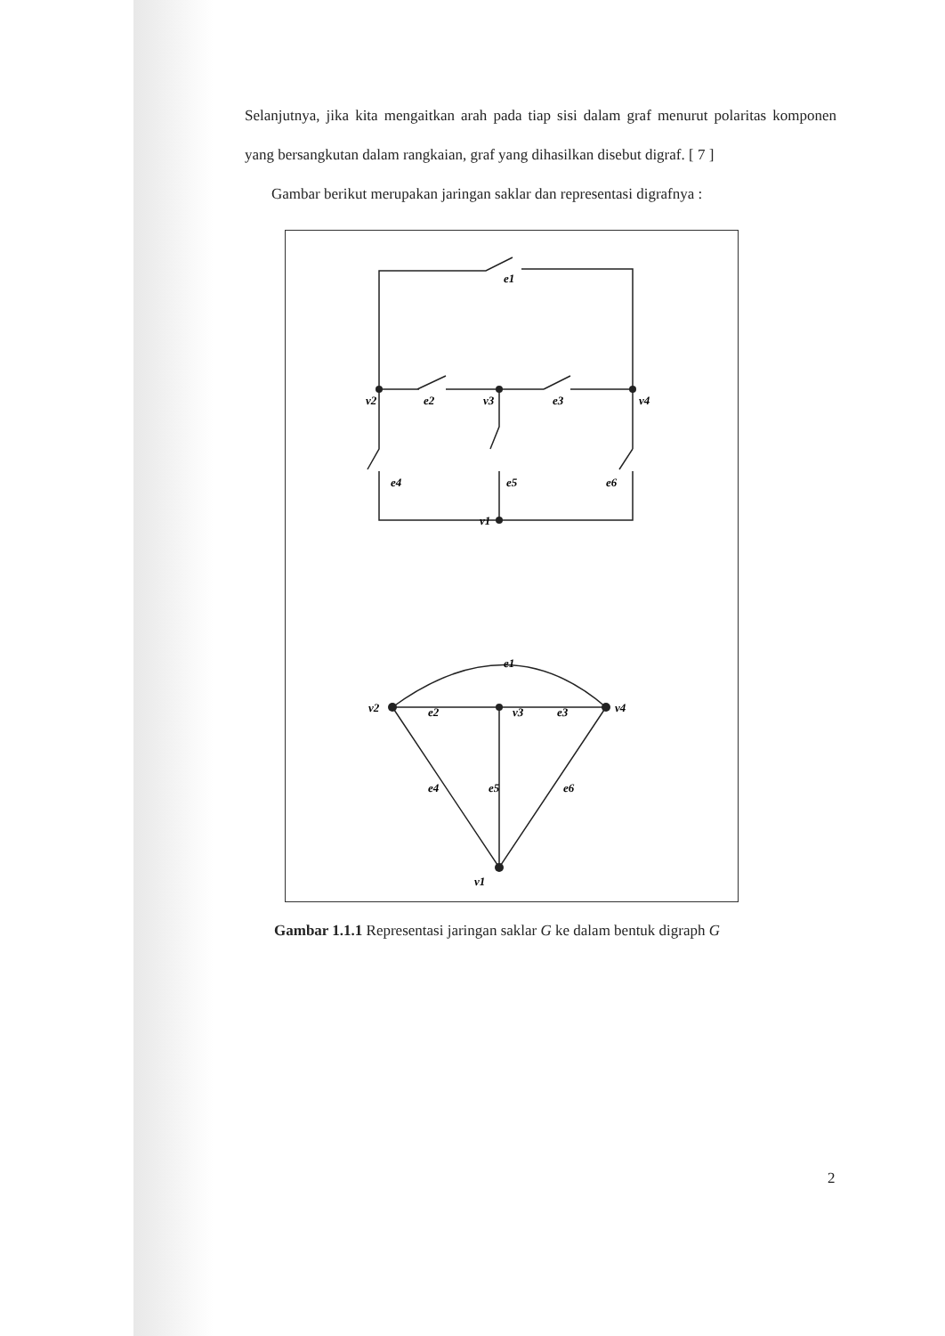Selanjutnya, jika kita mengaitkan arah pada tiap sisi dalam graf menurut polaritas komponen yang bersangkutan dalam rangkaian, graf yang dihasilkan disebut digraf. [ 7 ]
Gambar berikut merupakan jaringan saklar dan representasi digrafnya :
e1
v2
e2
v3
e3
v4
e4
e5
e6
v1
e1
v2
e2
v3
e3
v4
e4
e5
e6
v1
Gambar 1.1.1 Representasi jaringan saklar G ke dalam bentuk digraph G
2